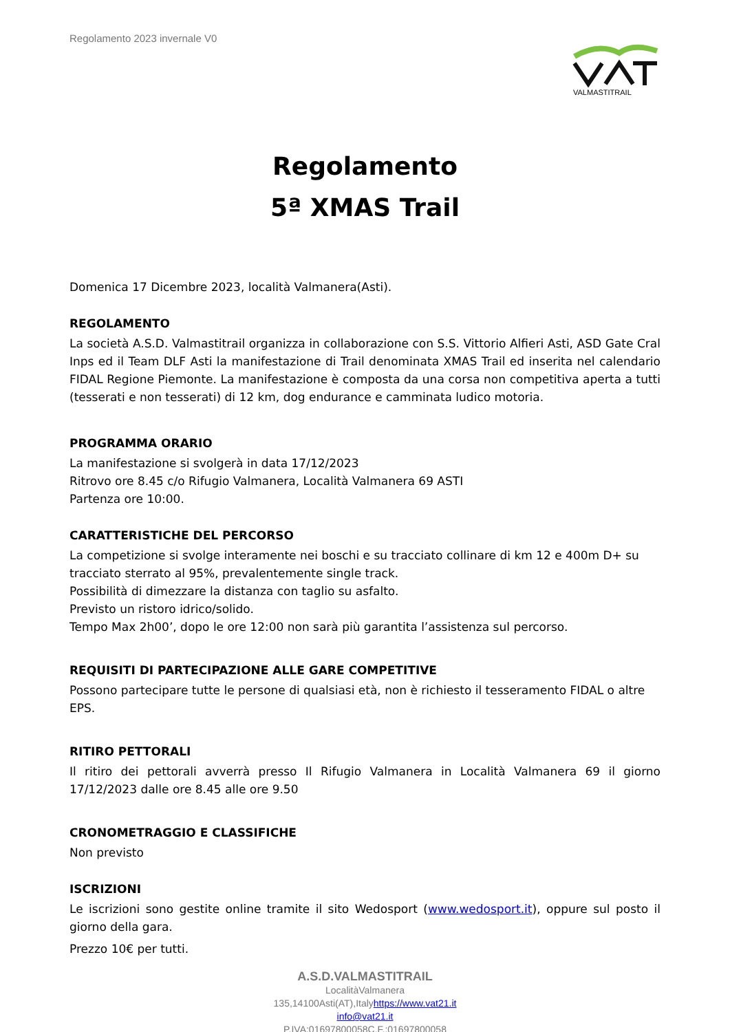Regolamento 2023 invernale V0
VALMASTITRAIL
Regolamento
5ª XMAS Trail
Domenica 17 Dicembre 2023, località Valmanera(Asti).
REGOLAMENTO
La società A.S.D. Valmastitrail organizza in collaborazione con S.S. Vittorio Alfieri Asti, ASD Gate Cral Inps ed il Team DLF Asti la manifestazione di Trail denominata XMAS Trail ed inserita nel calendario FIDAL Regione Piemonte. La manifestazione è composta da una corsa non competitiva aperta a tutti (tesserati e non tesserati) di 12 km, dog endurance e camminata ludico motoria.
PROGRAMMA ORARIO
La manifestazione si svolgerà in data 17/12/2023
Ritrovo ore 8.45 c/o Rifugio Valmanera, Località Valmanera 69 ASTI
Partenza ore 10:00.
CARATTERISTICHE DEL PERCORSO
La competizione si svolge interamente nei boschi e su tracciato collinare di km 12 e 400m D+ su tracciato sterrato al 95%, prevalentemente single track.
Possibilità di dimezzare la distanza con taglio su asfalto.
Previsto un ristoro idrico/solido.
Tempo Max 2h00’, dopo le ore 12:00 non sarà più garantita l’assistenza sul percorso.
REQUISITI DI PARTECIPAZIONE ALLE GARE COMPETITIVE
Possono partecipare tutte le persone di qualsiasi età, non è richiesto il tesseramento FIDAL o altre EPS.
RITIRO PETTORALI
Il ritiro dei pettorali avverrà presso Il Rifugio Valmanera in Località Valmanera 69 il giorno 17/12/2023 dalle ore 8.45 alle ore 9.50
CRONOMETRAGGIO E CLASSIFICHE
Non previsto
ISCRIZIONI
Le iscrizioni sono gestite online tramite il sito Wedosport (www.wedosport.it), oppure sul posto il giorno della gara.
Prezzo 10€ per tutti.
A.S.D.VALMASTITRAIL
LocalitàValmanera
135,14100Asti(AT),Italyhttps://www.vat21.it
info@vat21.it
P.IVA:01697800058C.F.:01697800058